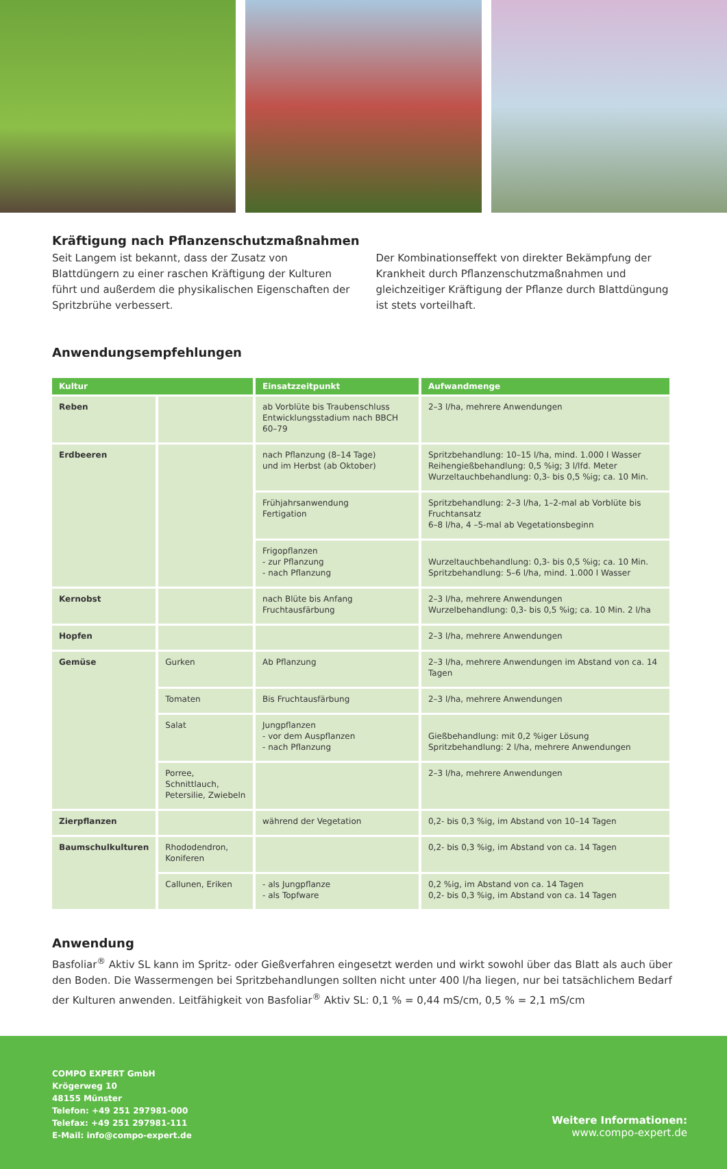Kräftigung nach Pflanzenschutzmaßnahmen
Seit Langem ist bekannt, dass der Zusatz von Blattdüngern zu einer raschen Kräftigung der Kulturen führt und außerdem die physikalischen Eigenschaften der Spritzbrühe verbessert.
Der Kombinationseffekt von direkter Bekämpfung der Krankheit durch Pflanzenschutzmaßnahmen und gleichzeitiger Kräftigung der Pflanze durch Blattdüngung ist stets vorteilhaft.
Anwendungsempfehlungen
| Kultur | | Einsatzzeitpunkt | Aufwandmenge |
| --- | --- | --- | --- |
| Reben | | ab Vorblüte bis Traubenschluss Entwicklungsstadium nach BBCH 60–79 | 2–3 l/ha, mehrere Anwendungen |
| Erdbeeren | | nach Pflanzung (8–14 Tage) und im Herbst (ab Oktober) | Spritzbehandlung: 10–15 l/ha, mind. 1.000 l Wasser Reihengießbehandlung: 0,5 %ig; 3 l/lfd. Meter Wurzeltauchbehandlung: 0,3- bis 0,5 %ig; ca. 10 Min. |
| | | Frühjahrsanwendung Fertigation | Spritzbehandlung: 2–3 l/ha, 1–2-mal ab Vorblüte bis Fruchtansatz 6–8 l/ha, 4 –5-mal ab Vegetationsbeginn |
| | | Frigopflanzen - zur Pflanzung - nach Pflanzung | Wurzeltauchbehandlung: 0,3- bis 0,5 %ig; ca. 10 Min. Spritzbehandlung: 5–6 l/ha, mind. 1.000 l Wasser |
| Kernobst | | nach Blüte bis Anfang Fruchtausfärbung | 2–3 l/ha, mehrere Anwendungen Wurzelbehandlung: 0,3- bis 0,5 %ig; ca. 10 Min. 2 l/ha |
| Hopfen | | | 2–3 l/ha, mehrere Anwendungen |
| Gemüse | Gurken | Ab Pflanzung | 2–3 l/ha, mehrere Anwendungen im Abstand von ca. 14 Tagen |
| | Tomaten | Bis Fruchtausfärbung | 2–3 l/ha, mehrere Anwendungen |
| | Salat | Jungpflanzen - vor dem Auspflanzen - nach Pflanzung | Gießbehandlung: mit 0,2 %iger Lösung Spritzbehandlung: 2 l/ha, mehrere Anwendungen |
| | Porree, Schnittlauch, Petersilie, Zwiebeln | | 2–3 l/ha, mehrere Anwendungen |
| Zierpflanzen | | während der Vegetation | 0,2- bis 0,3 %ig, im Abstand von 10–14 Tagen |
| Baumschulkulturen | Rhododendron, Koniferen | | 0,2- bis 0,3 %ig, im Abstand von ca. 14 Tagen |
| | Callunen, Eriken | - als Jungpflanze - als Topfware | 0,2 %ig, im Abstand von ca. 14 Tagen 0,2- bis 0,3 %ig, im Abstand von ca. 14 Tagen |
Anwendung
Basfoliar<sup>®</sup> Aktiv SL kann im Spritz- oder Gießverfahren eingesetzt werden und wirkt sowohl über das Blatt als auch über den Boden. Die Wassermengen bei Spritzbehandlungen sollten nicht unter 400 l/ha liegen, nur bei tatsächlichem Bedarf der Kulturen anwenden. Leitfähigkeit von Basfoliar<sup>®</sup> Aktiv SL: 0,1 % = 0,44 mS/cm, 0,5 % = 2,1 mS/cm
COMPO EXPERT GmbH
Krögerweg 10
48155 Münster
Telefon: +49 251 297981-000
Telefax: +49 251 297981-111
E-Mail: info@compo-expert.de
Weitere Informationen:
www.compo-expert.de